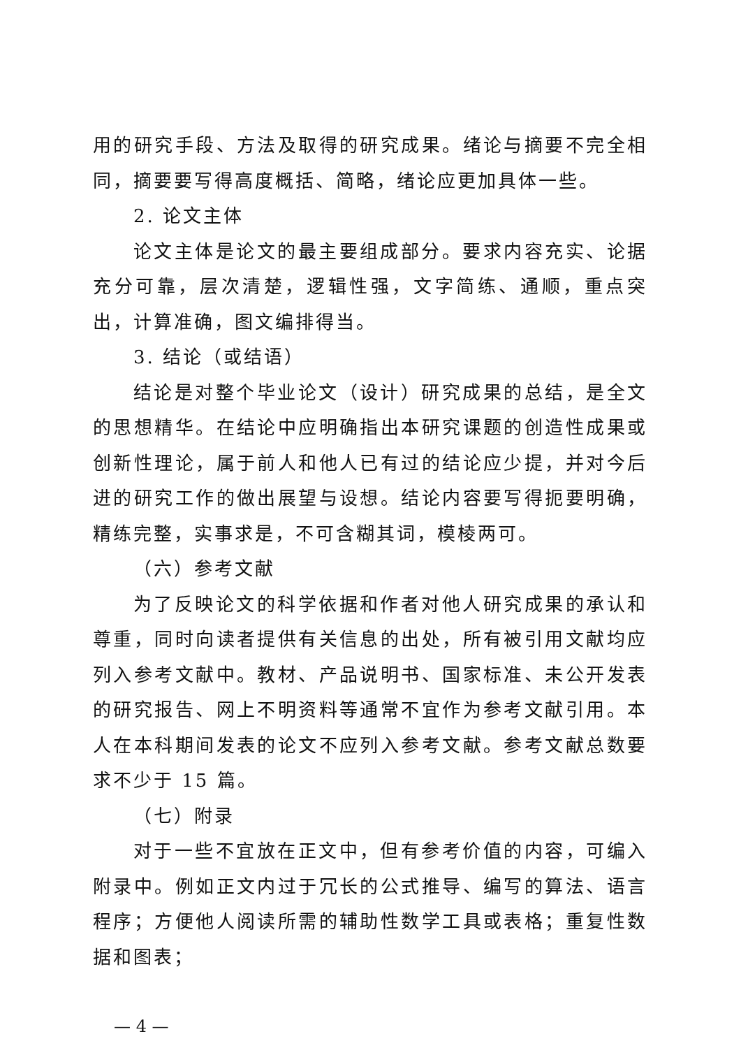用的研究手段、方法及取得的研究成果。绪论与摘要不完全相同，摘要要写得高度概括、简略，绪论应更加具体一些。
2. 论文主体
论文主体是论文的最主要组成部分。要求内容充实、论据充分可靠，层次清楚，逻辑性强，文字简练、通顺，重点突出，计算准确，图文编排得当。
3. 结论（或结语）
结论是对整个毕业论文（设计）研究成果的总结，是全文的思想精华。在结论中应明确指出本研究课题的创造性成果或创新性理论，属于前人和他人已有过的结论应少提，并对今后进的研究工作的做出展望与设想。结论内容要写得扼要明确，精练完整，实事求是，不可含糊其词，模棱两可。
（六）参考文献
为了反映论文的科学依据和作者对他人研究成果的承认和尊重，同时向读者提供有关信息的出处，所有被引用文献均应列入参考文献中。教材、产品说明书、国家标准、未公开发表的研究报告、网上不明资料等通常不宜作为参考文献引用。本人在本科期间发表的论文不应列入参考文献。参考文献总数要求不少于 15 篇。
（七）附录
对于一些不宜放在正文中，但有参考价值的内容，可编入附录中。例如正文内过于冗长的公式推导、编写的算法、语言程序；方便他人阅读所需的辅助性数学工具或表格；重复性数据和图表；
— 4 —